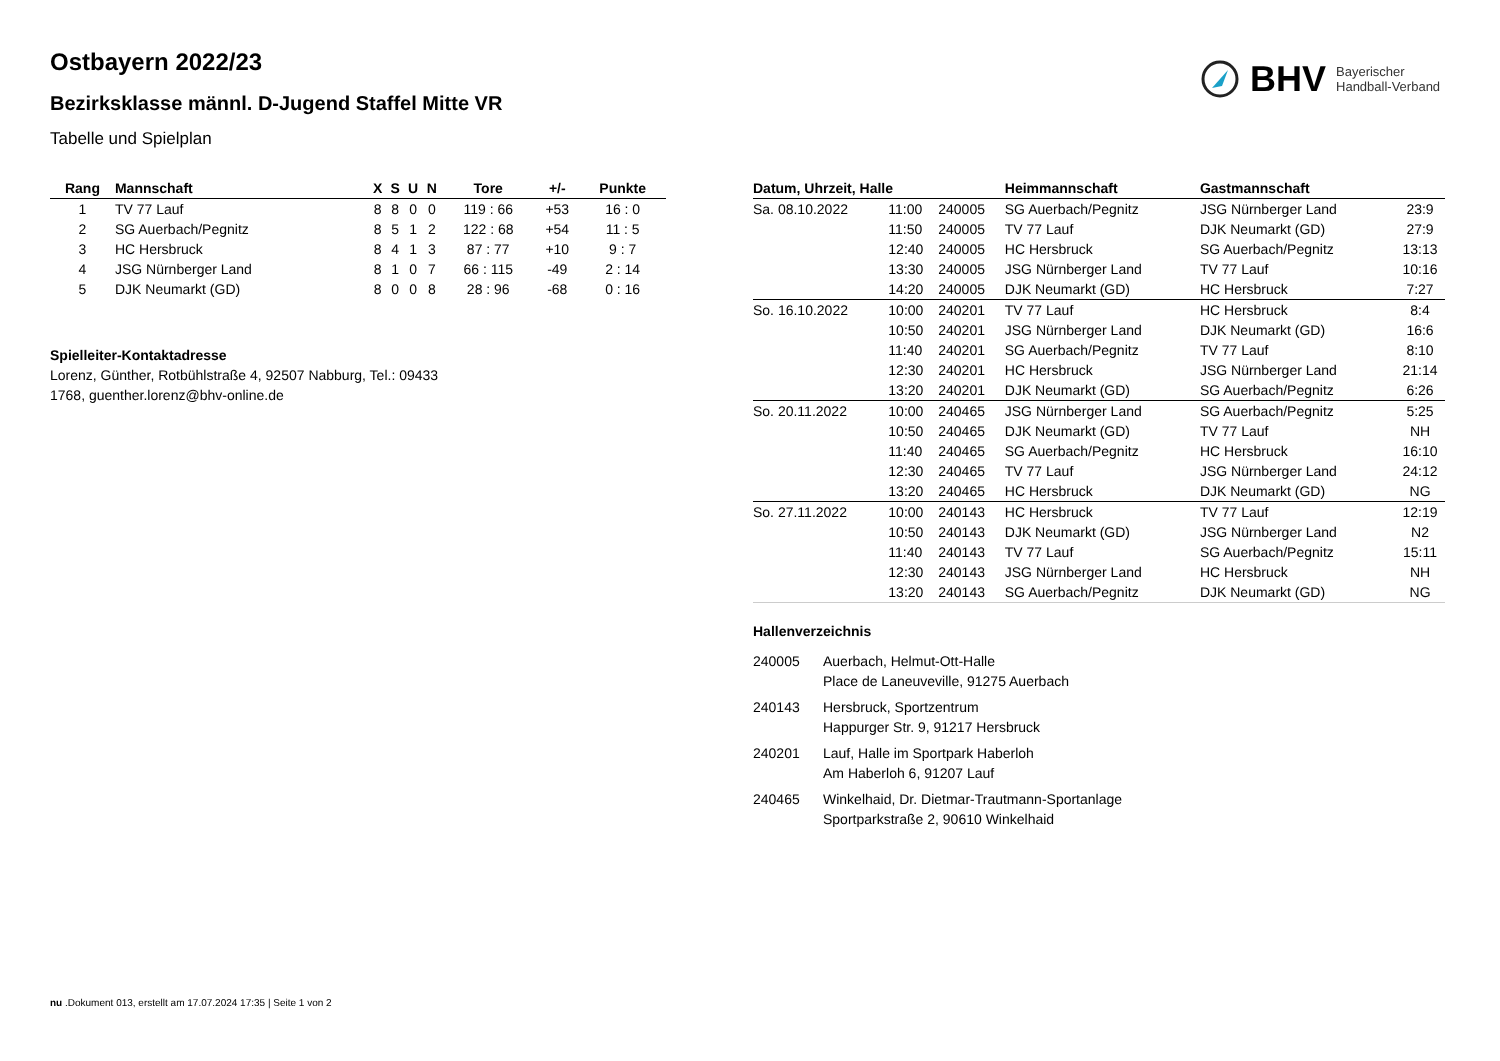Ostbayern 2022/23
Bezirksklasse männl. D-Jugend Staffel Mitte VR
Tabelle und Spielplan
BHV Bayerischer
Handball-Verband
| Rang | Mannschaft | X | S | U | N | Tore | +/- | Punkte |
| --- | --- | --- | --- | --- | --- | --- | --- | --- |
| 1 | TV 77 Lauf | 8 | 8 | 0 | 0 | 119 : 66 | +53 | 16 : 0 |
| 2 | SG Auerbach/Pegnitz | 8 | 5 | 1 | 2 | 122 : 68 | +54 | 11 : 5 |
| 3 | HC Hersbruck | 8 | 4 | 1 | 3 | 87 : 77 | +10 | 9 : 7 |
| 4 | JSG Nürnberger Land | 8 | 1 | 0 | 7 | 66 : 115 | -49 | 2 : 14 |
| 5 | DJK Neumarkt (GD) | 8 | 0 | 0 | 8 | 28 : 96 | -68 | 0 : 16 |
Spielleiter-Kontaktadresse
Lorenz, Günther, Rotbühlstraße 4, 92507 Nabburg, Tel.: 09433
1768, guenther.lorenz@bhv-online.de
| Datum, Uhrzeit, Halle | | | Heimmannschaft | Gastmannschaft | |
| --- | --- | --- | --- | --- | --- |
| Sa. 08.10.2022 | 11:00 | 240005 | SG Auerbach/Pegnitz | JSG Nürnberger Land | 23:9 |
| | 11:50 | 240005 | TV 77 Lauf | DJK Neumarkt (GD) | 27:9 |
| | 12:40 | 240005 | HC Hersbruck | SG Auerbach/Pegnitz | 13:13 |
| | 13:30 | 240005 | JSG Nürnberger Land | TV 77 Lauf | 10:16 |
| | 14:20 | 240005 | DJK Neumarkt (GD) | HC Hersbruck | 7:27 |
| So. 16.10.2022 | 10:00 | 240201 | TV 77 Lauf | HC Hersbruck | 8:4 |
| | 10:50 | 240201 | JSG Nürnberger Land | DJK Neumarkt (GD) | 16:6 |
| | 11:40 | 240201 | SG Auerbach/Pegnitz | TV 77 Lauf | 8:10 |
| | 12:30 | 240201 | HC Hersbruck | JSG Nürnberger Land | 21:14 |
| | 13:20 | 240201 | DJK Neumarkt (GD) | SG Auerbach/Pegnitz | 6:26 |
| So. 20.11.2022 | 10:00 | 240465 | JSG Nürnberger Land | SG Auerbach/Pegnitz | 5:25 |
| | 10:50 | 240465 | DJK Neumarkt (GD) | TV 77 Lauf | NH |
| | 11:40 | 240465 | SG Auerbach/Pegnitz | HC Hersbruck | 16:10 |
| | 12:30 | 240465 | TV 77 Lauf | JSG Nürnberger Land | 24:12 |
| | 13:20 | 240465 | HC Hersbruck | DJK Neumarkt (GD) | NG |
| So. 27.11.2022 | 10:00 | 240143 | HC Hersbruck | TV 77 Lauf | 12:19 |
| | 10:50 | 240143 | DJK Neumarkt (GD) | JSG Nürnberger Land | N2 |
| | 11:40 | 240143 | TV 77 Lauf | SG Auerbach/Pegnitz | 15:11 |
| | 12:30 | 240143 | JSG Nürnberger Land | HC Hersbruck | NH |
| | 13:20 | 240143 | SG Auerbach/Pegnitz | DJK Neumarkt (GD) | NG |
Hallenverzeichnis
240005 Auerbach, Helmut-Ott-Halle
Place de Laneuveville, 91275 Auerbach
240143 Hersbruck, Sportzentrum
Happurger Str. 9, 91217 Hersbruck
240201 Lauf, Halle im Sportpark Haberloh
Am Haberloh 6, 91207 Lauf
240465 Winkelhaid, Dr. Dietmar-Trautmann-Sportanlage
Sportparkstraße 2, 90610 Winkelhaid
nu .Dokument 013, erstellt am 17.07.2024 17:35 | Seite 1 von 2